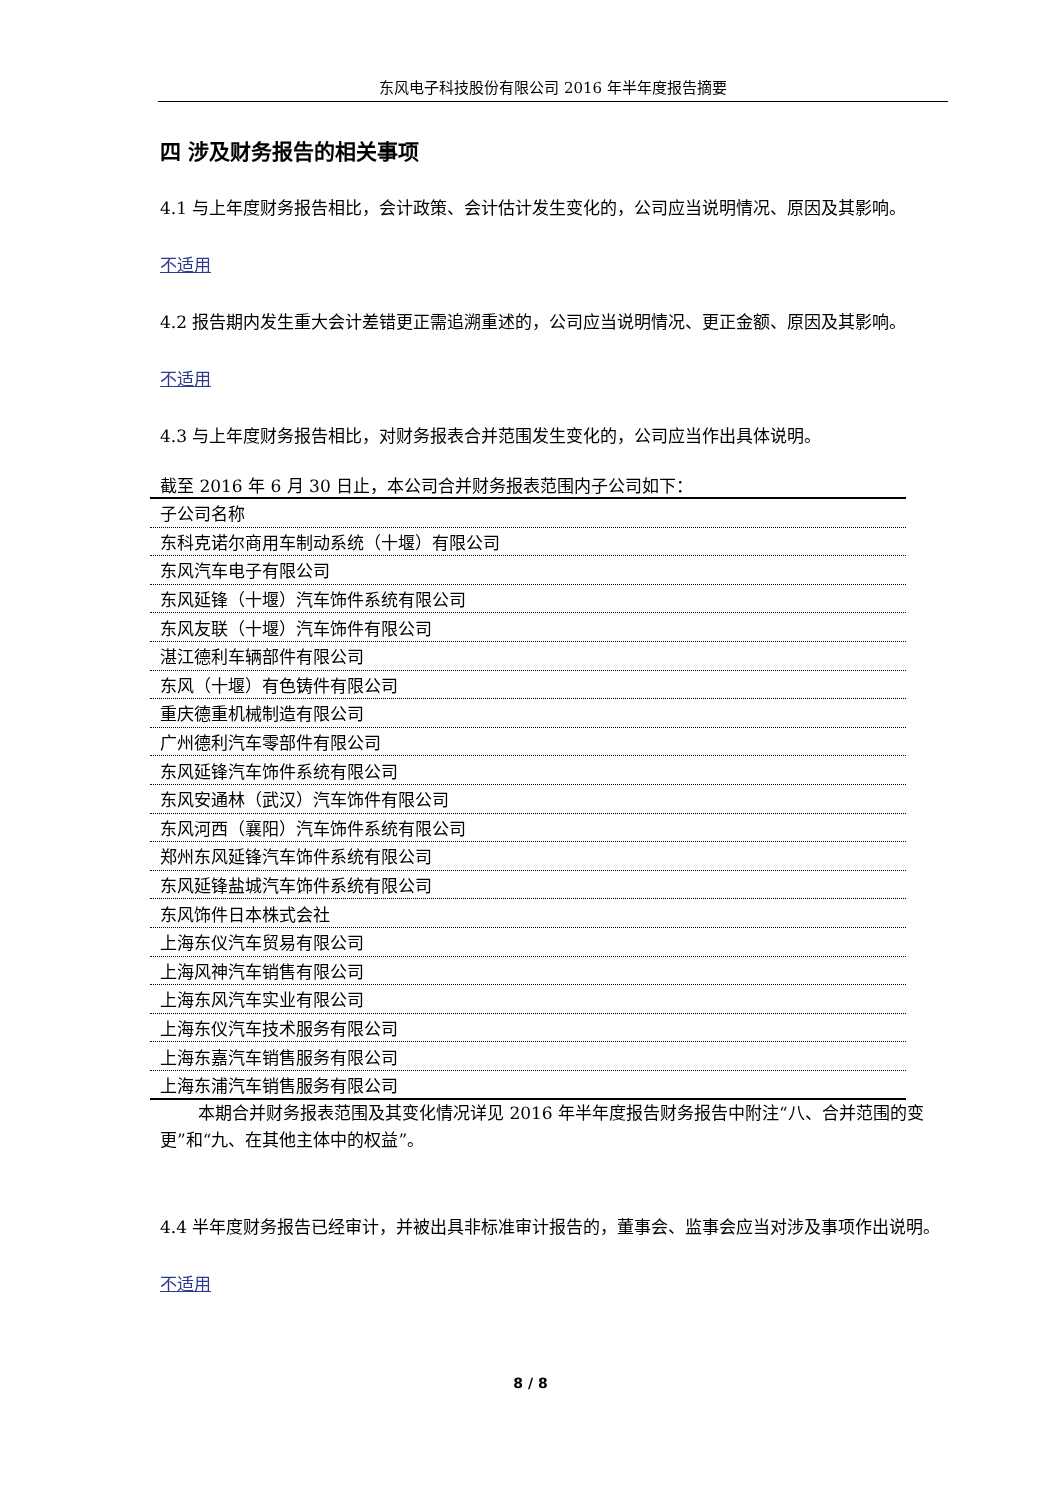东风电子科技股份有限公司 2016 年半年度报告摘要
四 涉及财务报告的相关事项
4.1 与上年度财务报告相比，会计政策、会计估计发生变化的，公司应当说明情况、原因及其影响。
不适用
4.2 报告期内发生重大会计差错更正需追溯重述的，公司应当说明情况、更正金额、原因及其影响。
不适用
4.3 与上年度财务报告相比，对财务报表合并范围发生变化的，公司应当作出具体说明。
截至 2016 年 6 月 30 日止，本公司合并财务报表范围内子公司如下：
| 子公司名称 |
| 东科克诺尔商用车制动系统（十堰）有限公司 |
| 东风汽车电子有限公司 |
| 东风延锋（十堰）汽车饰件系统有限公司 |
| 东风友联（十堰）汽车饰件有限公司 |
| 湛江德利车辆部件有限公司 |
| 东风（十堰）有色铸件有限公司 |
| 重庆德重机械制造有限公司 |
| 广州德利汽车零部件有限公司 |
| 东风延锋汽车饰件系统有限公司 |
| 东风安通林（武汉）汽车饰件有限公司 |
| 东风河西（襄阳）汽车饰件系统有限公司 |
| 郑州东风延锋汽车饰件系统有限公司 |
| 东风延锋盐城汽车饰件系统有限公司 |
| 东风饰件日本株式会社 |
| 上海东仪汽车贸易有限公司 |
| 上海风神汽车销售有限公司 |
| 上海东风汽车实业有限公司 |
| 上海东仪汽车技术服务有限公司 |
| 上海东嘉汽车销售服务有限公司 |
| 上海东浦汽车销售服务有限公司 |
本期合并财务报表范围及其变化情况详见 2016 年半年度报告财务报告中附注“八、合并范围的变更”和“九、在其他主体中的权益”。
4.4 半年度财务报告已经审计，并被出具非标准审计报告的，董事会、监事会应当对涉及事项作出说明。
不适用
8 / 8